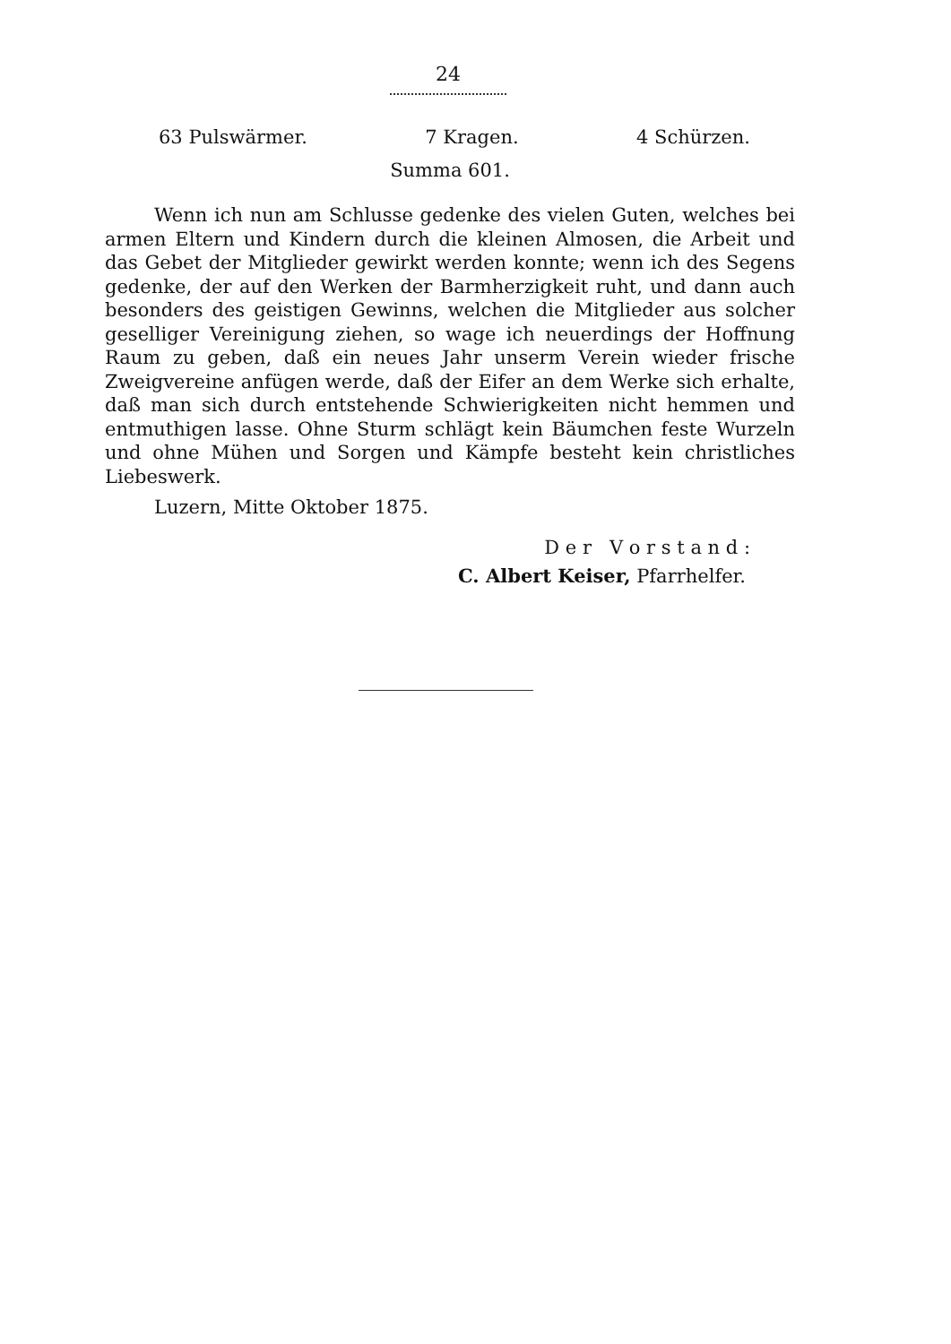24
63 Pulswärmer. 7 Kragen. 4 Schürzen.
Summa 601.
Wenn ich nun am Schlusse gedenke des vielen Guten, welches bei armen Eltern und Kindern durch die kleinen Almosen, die Arbeit und das Gebet der Mitglieder gewirkt werden konnte; wenn ich des Segens gedenke, der auf den Werken der Barmherzigkeit ruht, und dann auch besonders des geistigen Gewinns, welchen die Mitglieder aus solcher geselliger Vereinigung ziehen, so wage ich neuerdings der Hoffnung Raum zu geben, daß ein neues Jahr unserm Verein wieder frische Zweigvereine anfügen werde, daß der Eifer an dem Werke sich erhalte, daß man sich durch entstehende Schwierigkeiten nicht hemmen und entmuthigen lasse. Ohne Sturm schlägt kein Bäumchen feste Wurzeln und ohne Mühen und Sorgen und Kämpfe besteht kein christliches Liebeswerk.
Luzern, Mitte Oktober 1875.
D e r V o r s t a n d :
C. Albert Keiser, Pfarrhelfer.